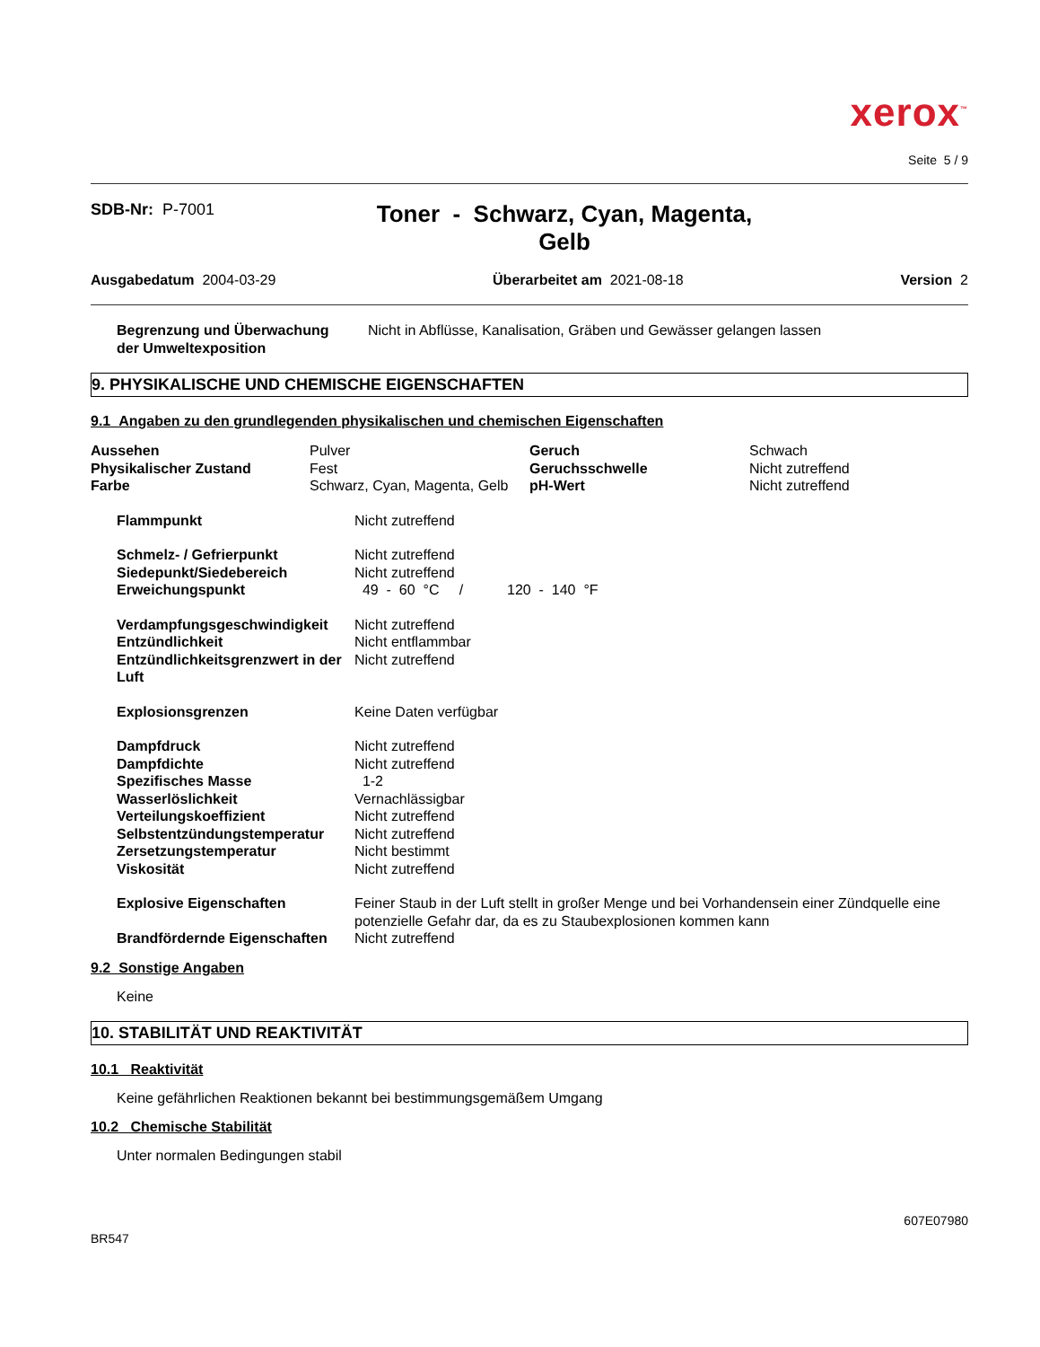xerox<sup>™</sup>
Seite 5 / 9
SDB-Nr: P-7001
Toner - Schwarz, Cyan, Magenta,
Gelb
Ausgabedatum 2004-03-29 Überarbeitet am 2021-08-18 Version 2
| Begrenzung und Überwachung der Umweltexposition | Nicht in Abflüsse, Kanalisation, Gräben und Gewässer gelangen lassen |
9. PHYSIKALISCHE UND CHEMISCHE EIGENSCHAFTEN
9.1 Angaben zu den grundlegenden physikalischen und chemischen Eigenschaften
| Aussehen | Pulver | Geruch | Schwach |
| Physikalischer Zustand | Fest | Geruchsschwelle | Nicht zutreffend |
| Farbe | Schwarz, Cyan, Magenta, Gelb | pH-Wert | Nicht zutreffend |
| Flammpunkt | Nicht zutreffend |
| Schmelz- / Gefrierpunkt | Nicht zutreffend |
| Siedepunkt/Siedebereich | Nicht zutreffend |
| Erweichungspunkt | 49 - 60 °C / 120 - 140 °F |
| Verdampfungsgeschwindigkeit | Nicht zutreffend |
| Entzündlichkeit | Nicht entflammbar |
| Entzündlichkeitsgrenzwert in der Luft | Nicht zutreffend |
| Explosionsgrenzen | Keine Daten verfügbar |
| Dampfdruck | Nicht zutreffend |
| Dampfdichte | Nicht zutreffend |
| Spezifisches Masse | 1-2 |
| Wasserlöslichkeit | Vernachlässigbar |
| Verteilungskoeffizient | Nicht zutreffend |
| Selbstentzündungstemperatur | Nicht zutreffend |
| Zersetzungstemperatur | Nicht bestimmt |
| Viskosität | Nicht zutreffend |
| Explosive Eigenschaften | Feiner Staub in der Luft stellt in großer Menge und bei Vorhandensein einer Zündquelle eine potenzielle Gefahr dar, da es zu Staubexplosionen kommen kann |
| Brandfördernde Eigenschaften | Nicht zutreffend |
9.2 Sonstige Angaben
Keine
10. STABILITÄT UND REAKTIVITÄT
10.1 Reaktivität
Keine gefährlichen Reaktionen bekannt bei bestimmungsgemäßem Umgang
10.2 Chemische Stabilität
Unter normalen Bedingungen stabil
BR547 607E07980